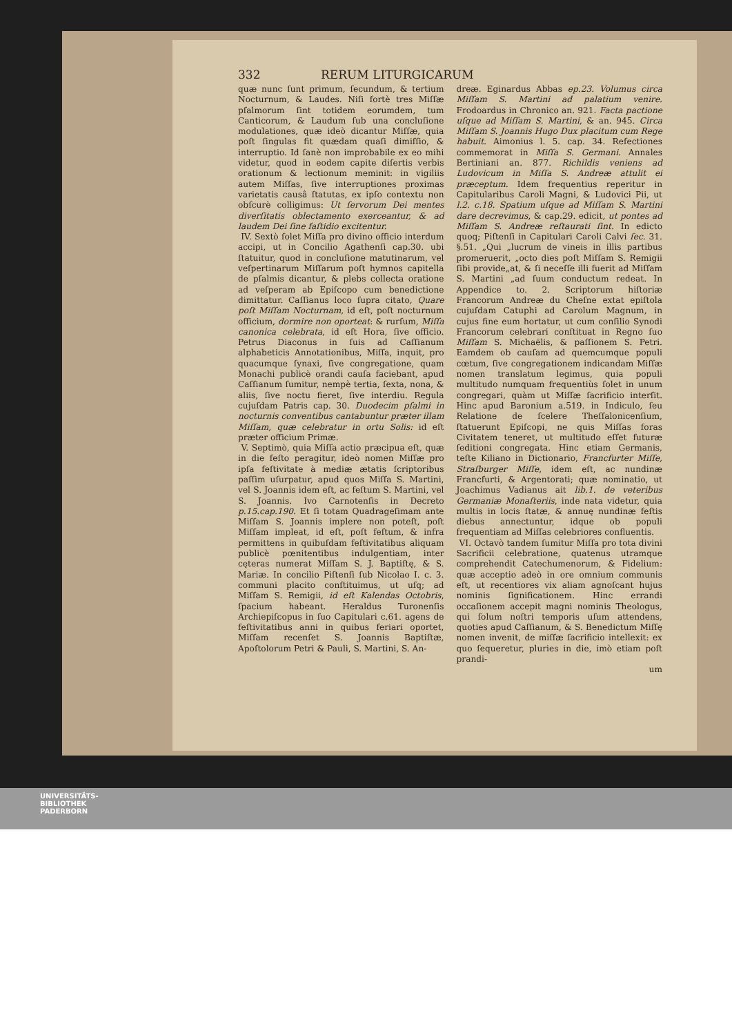332 RERUM LITURGICARUM
quæ nunc ſunt primum, ſecundum, & tertium Nocturnum, & Laudes. Niſi fortè tres Miſſæ pſalmorum ſint totidem eorumdem, tum Canticorum, & Laudum ſub una concluſione modulationes, quæ ideò dicantur Miſſæ, quia poſt ſingulas fit quædam quaſi dimiſſio, & interruptio. Id ſanè non improbabile ex eo mihi videtur, quod in eodem capite diſertis verbis orationum & lectionum meminit: in vigiliis autem Miſſas, ſive interruptiones proximas varietatis causâ ſtatutas, ex ipſo contextu non obſcurè colligimus: Ut ſervorum Dei mentes diverſitatis oblectamento exerceantur, & ad laudem Dei ſine faſtidio excitentur.
IV. Sextò ſolet Miſſa pro divino officio interdum accipi, ut in Concilio Agathenſi cap.30. ubi ſtatuitur, quod in concluſione matutinarum, vel veſpertinarum Miſſarum poſt hymnos capitella de pſalmis dicantur, & plebs collecta oratione ad veſperam ab Epiſcopo cum benedictione dimittatur. Caſſianus loco ſupra citato, Quare poſt Miſſam Nocturnam, id eſt, poſt nocturnum officium, dormire non oporteat: & rurſum, Miſſa canonica celebrata, id eſt Hora, ſive officio. Petrus Diaconus in ſuis ad Caſſianum alphabeticis Annotationibus, Miſſa, inquit, pro quacumque ſynaxi, ſive congregatione, quam Monachi publicè orandi cauſa faciebant, apud Caſſianum ſumitur, nempè tertia, ſexta, nona, & aliis, ſive noctu fieret, ſive interdiu. Regula cujuſdam Patris cap. 30. Duodecim pſalmi in nocturnis conventibus cantabuntur præter illam Miſſam, quæ celebratur in ortu Solis: id eſt præter officium Primæ.
V. Septimò, quia Miſſa actio præcipua eſt, quæ in die feſto peragitur, ideò nomen Miſſæ pro ipſa feſtivitate à mediæ ætatis ſcriptoribus paſſim uſurpatur, apud quos Miſſa S. Martini, vel S. Joannis idem eſt, ac feſtum S. Martini, vel S. Joannis. Ivo Carnotenſis in Decreto p.15.cap.190. Et ſi totam Quadrageſimam ante Miſſam S. Joannis implere non poteſt, poſt Miſſam impleat, id eſt, poſt feſtum, & infra permittens in quibuſdam feſtivitatibus aliquam publicè pœnitentibus indulgentiam, inter cęteras numerat Miſſam S. J. Baptiſtę, & S. Mariæ. In concilio Piſtenſi ſub Nicolao I. c. 3. communi placito conſtituimus, ut uſq; ad Miſſam S. Remigii, id eſt Kalendas Octobris, ſpacium habeant. Heraldus Turonenſis Archiepiſcopus in ſuo Capitulari c.61. agens de feſtivitatibus anni in quibus feriari oportet, Miſſam recenſet S. Joannis Baptiſtæ, Apoſtolorum Petri & Pauli, S. Martini, S. An-
dreæ. Eginardus Abbas ep.23. Volumus circa Miſſam S. Martini ad palatium venire. Frodoardus in Chronico an. 921. Facta pactione uſque ad Miſſam S. Martini, & an. 945. Circa Miſſam S. Joannis Hugo Dux placitum cum Rege habuit. Aimonius l. 5. cap. 34. Refectiones commemorat in Miſſa S. Germani. Annales Bertiniani an. 877. Richildis veniens ad Ludovicum in Miſſa S. Andreæ attulit ei præceptum. Idem frequentius reperitur in Capitularibus Caroli Magni, & Ludovici Pii, ut l.2. c.18. Spatium uſque ad Miſſam S. Martini dare decrevimus, & cap.29. edicit, ut pontes ad Miſſam S. Andreæ reſtaurati ſint. In edicto quoq; Piſtenſi in Capitulari Caroli Calvi ſec. 31. §.51. „Qui „lucrum de vineis in illis partibus promeruerit, „octo dies poſt Miſſam S. Remigii ſibi provide„at, & ſi neceſſe illi fuerit ad Miſſam S. Martini „ad ſuum conductum redeat. In Appendice to. 2. Scriptorum hiſtoriæ Francorum Andreæ du Cheſne extat epiſtola cujuſdam Catuphi ad Carolum Magnum, in cujus fine eum hortatur, ut cum conſilio Synodi Francorum celebrari conſtituat in Regno ſuo Miſſam S. Michaëlis, & paſſionem S. Petri. Eamdem ob cauſam ad quemcumque populi cœtum, ſive congregationem indicandam Miſſæ nomen translatum legimus, quia populi multitudo numquam frequentiùs ſolet in unum congregari, quàm ut Miſſæ ſacrificio interſit. Hinc apud Baronium a.519. in Indiculo, ſeu Relatione de ſcelere Theſſalonicenſium, ſtatuerunt Epiſcopi, ne quis Miſſas foras Civitatem teneret, ut multitudo eſſet futuræ ſeditioni congregata. Hinc etiam Germanis, teſte Kiliano in Dictionario, Francfurter Miſſe, Straſburger Miſſe, idem eſt, ac nundinæ Francfurti, & Argentorati; quæ nominatio, ut Joachimus Vadianus ait lib.1. de veteribus Germaniæ Monaſteriis, inde nata videtur, quia multis in locis ſtatæ, & annuę nundinæ feſtis diebus annectuntur, idque ob populi frequentiam ad Miſſas celebriores confluentis.
VI. Octavò tandem ſumitur Miſſa pro tota divini Sacrificii celebratione, quatenus utramque comprehendit Catechumenorum, & Fidelium: quæ acceptio adeò in ore omnium communis eſt, ut recentiores vix aliam agnoſcant hujus nominis ſignificationem. Hinc errandi occaſionem accepit magni nominis Theologus, qui ſolum noſtri temporis uſum attendens, quoties apud Caſſianum, & S. Benedictum Miſſę nomen invenit, de miſſæ ſacrificio intellexit: ex quo ſequeretur, pluries in die, imò etiam poſt prandi-
um
UNIVERSITÄTS-
BIBLIOTHEK
PADERBORN